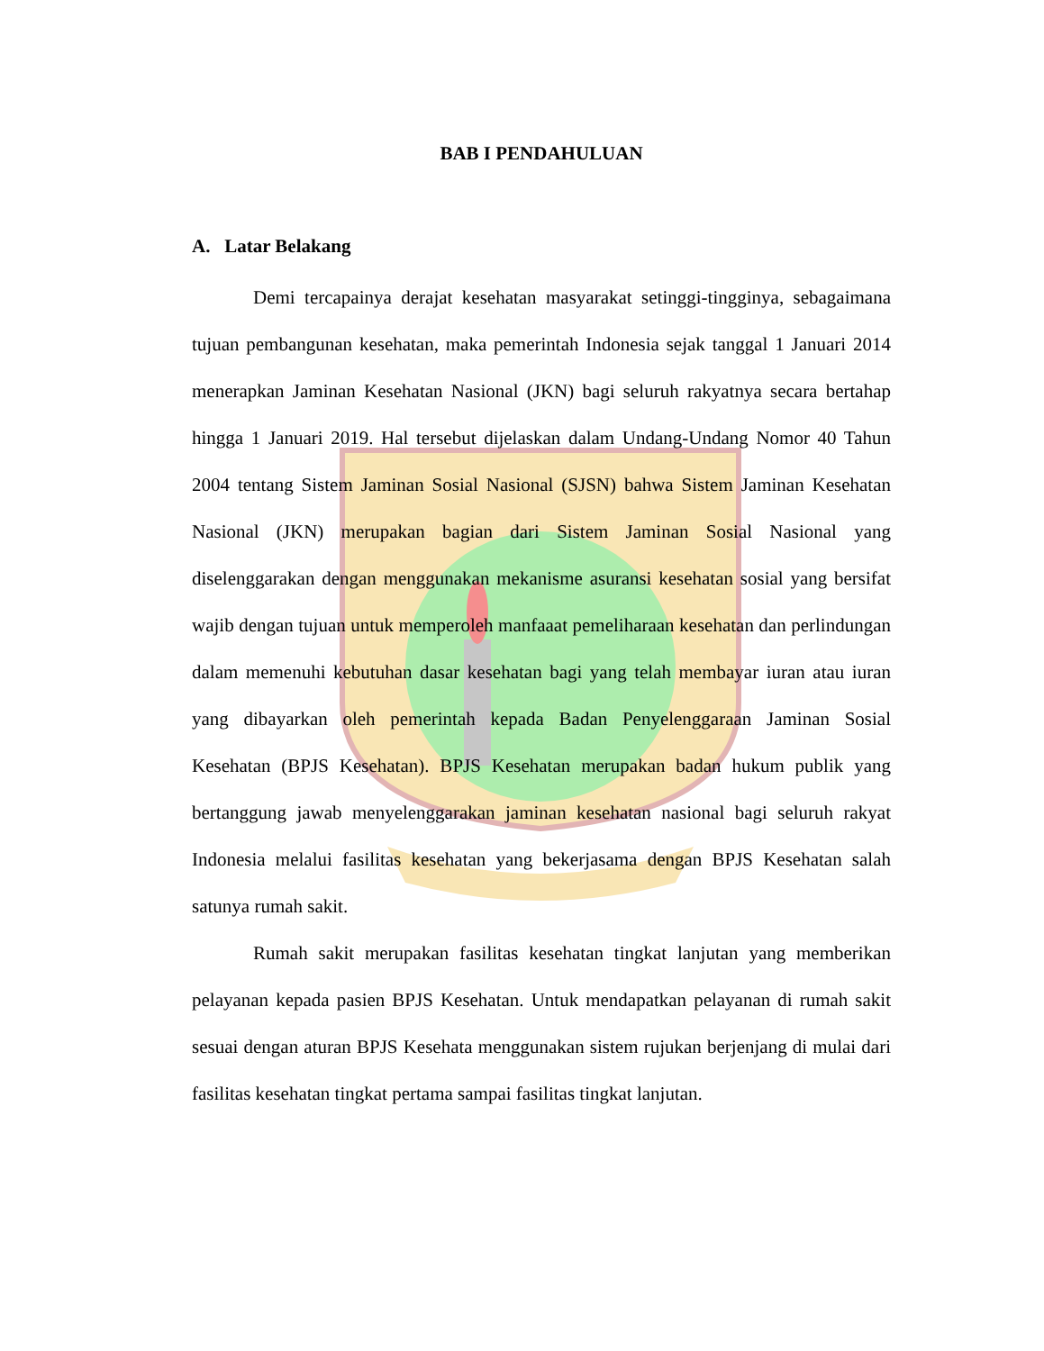BAB I PENDAHULUAN
A. Latar Belakang
Demi tercapainya derajat kesehatan masyarakat setinggi-tingginya, sebagaimana tujuan pembangunan kesehatan, maka pemerintah Indonesia sejak tanggal 1 Januari 2014 menerapkan Jaminan Kesehatan Nasional (JKN) bagi seluruh rakyatnya secara bertahap hingga 1 Januari 2019. Hal tersebut dijelaskan dalam Undang-Undang Nomor 40 Tahun 2004 tentang Sistem Jaminan Sosial Nasional (SJSN) bahwa Sistem Jaminan Kesehatan Nasional (JKN) merupakan bagian dari Sistem Jaminan Sosial Nasional yang diselenggarakan dengan menggunakan mekanisme asuransi kesehatan sosial yang bersifat wajib dengan tujuan untuk memperoleh manfaaat pemeliharaan kesehatan dan perlindungan dalam memenuhi kebutuhan dasar kesehatan bagi yang telah membayar iuran atau iuran yang dibayarkan oleh pemerintah kepada Badan Penyelenggaraan Jaminan Sosial Kesehatan (BPJS Kesehatan). BPJS Kesehatan merupakan badan hukum publik yang bertanggung jawab menyelenggarakan jaminan kesehatan nasional bagi seluruh rakyat Indonesia melalui fasilitas kesehatan yang bekerjasama dengan BPJS Kesehatan salah satunya rumah sakit.
Rumah sakit merupakan fasilitas kesehatan tingkat lanjutan yang memberikan pelayanan kepada pasien BPJS Kesehatan. Untuk mendapatkan pelayanan di rumah sakit sesuai dengan aturan BPJS Kesehata menggunakan sistem rujukan berjenjang di mulai dari fasilitas kesehatan tingkat pertama sampai fasilitas tingkat lanjutan.